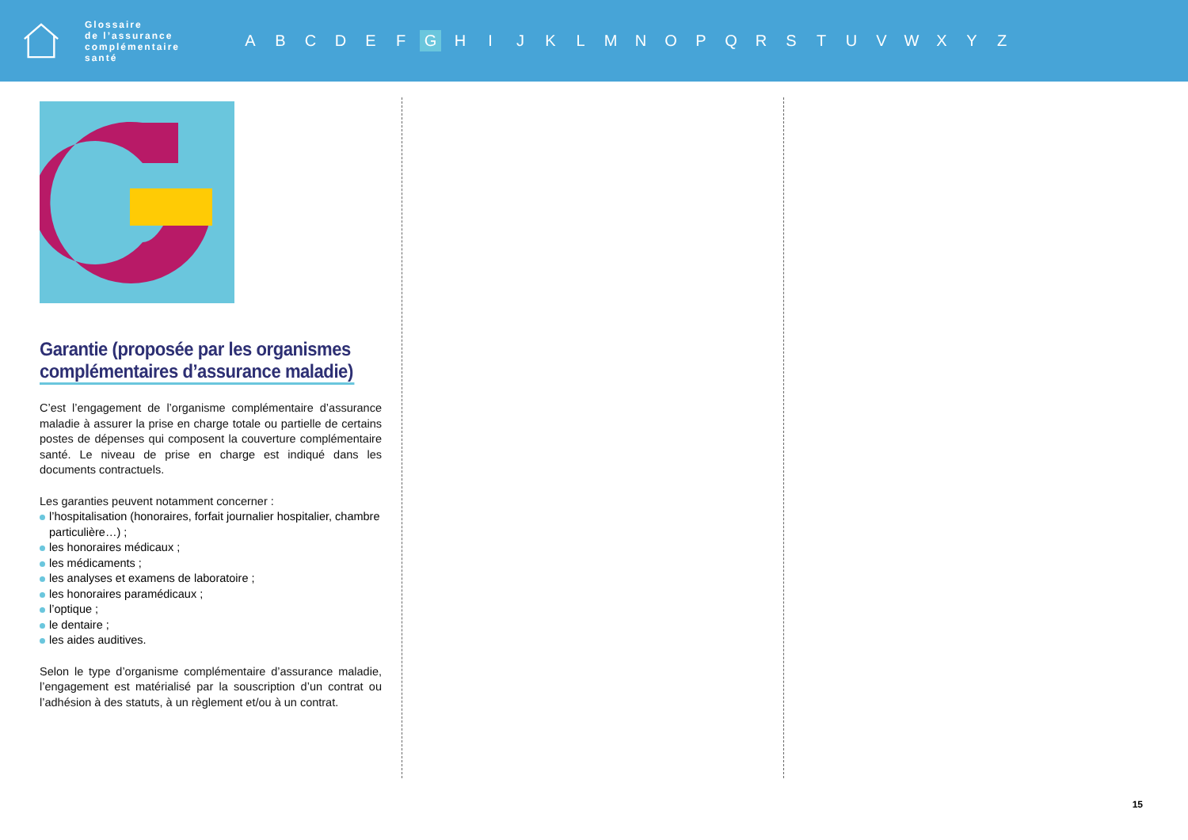Glossaire
de l’assurance
complémentaire
santé
A B C D E F G H I J K L M N O P Q R S T U V W X Y Z
Garantie (proposée par les organismes complémentaires d’assurance maladie)
C’est l’engagement de l’organisme complémentaire d’assurance maladie à assurer la prise en charge totale ou partielle de certains postes de dépenses qui composent la couverture complémentaire santé. Le niveau de prise en charge est indiqué dans les documents contractuels.
Les garanties peuvent notamment concerner :
l’hospitalisation (honoraires, forfait journalier hospitalier, chambre particulière…) ;
les honoraires médicaux ;
les médicaments ;
les analyses et examens de laboratoire ;
les honoraires paramédicaux ;
l’optique ;
le dentaire ;
les aides auditives.
Selon le type d’organisme complémentaire d’assurance maladie, l’engagement est matérialisé par la souscription d’un contrat ou l’adhésion à des statuts, à un règlement et/ou à un contrat.
15